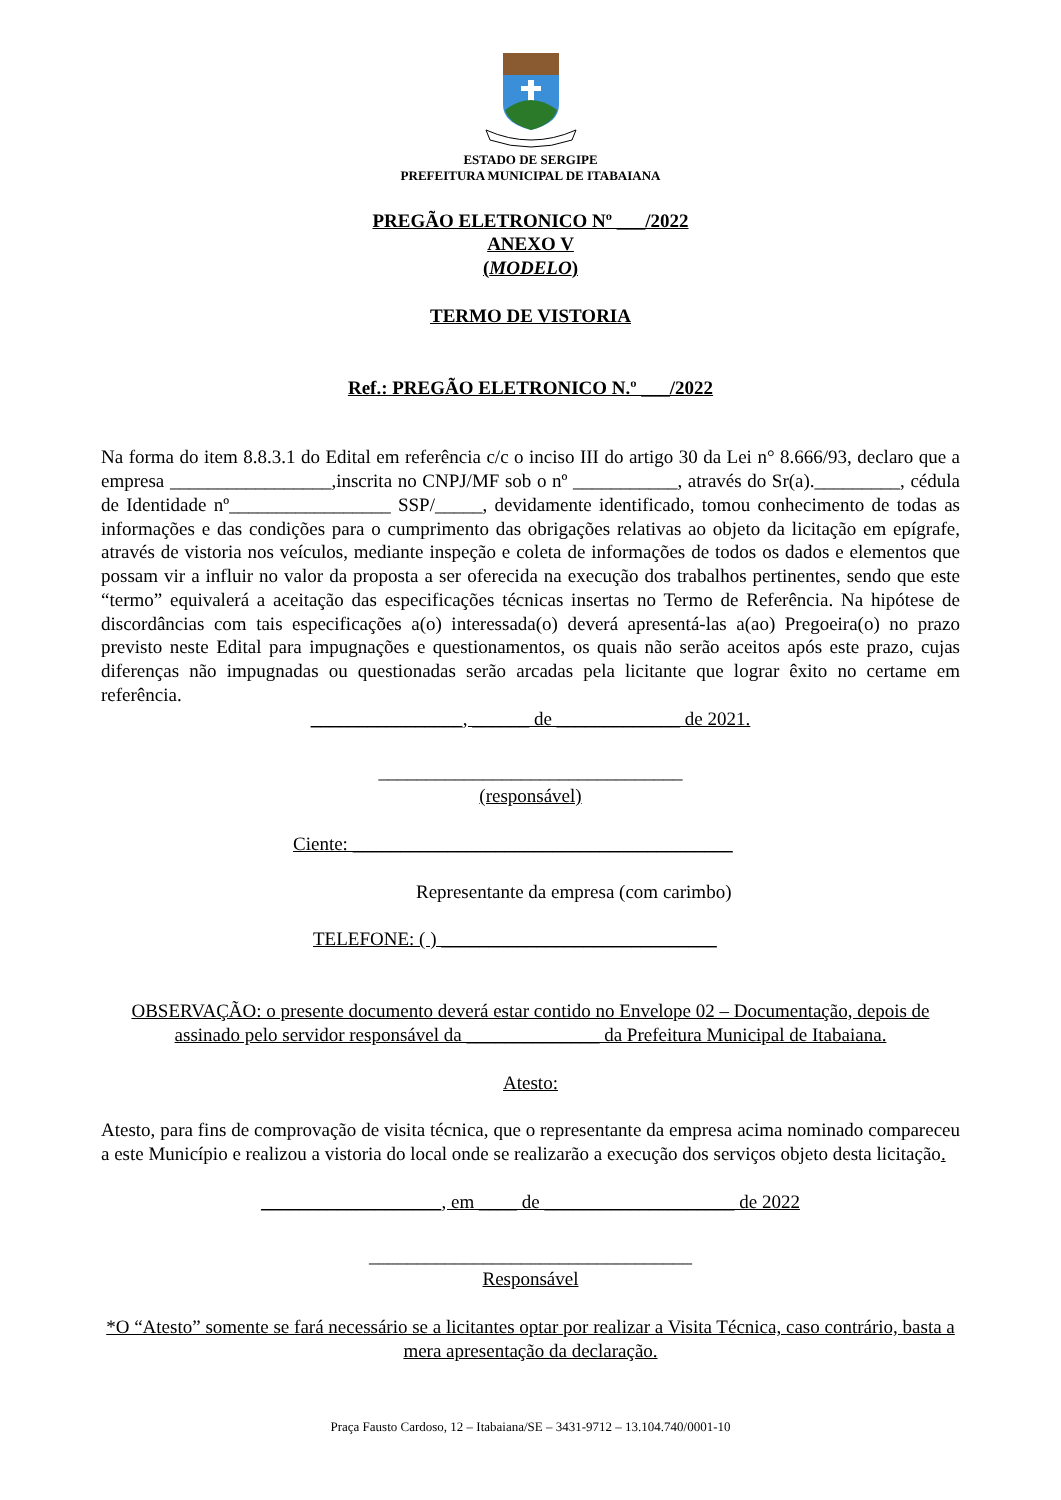ESTADO DE SERGIPE
PREFEITURA MUNICIPAL DE ITABAIANA
PREGÃO ELETRONICO Nº ___/2022
ANEXO V
(MODELO)
TERMO DE VISTORIA
Ref.: PREGÃO ELETRONICO N.º ___/2022
Na forma do item 8.8.3.1 do Edital em referência c/c o inciso III do artigo 30 da Lei n° 8.666/93, declaro que a empresa _________________,inscrita no CNPJ/MF sob o nº ___________, através do Sr(a)._________, cédula de Identidade nº_________________ SSP/_____, devidamente identificado, tomou conhecimento de todas as informações e das condições para o cumprimento das obrigações relativas ao objeto da licitação em epígrafe, através de vistoria nos veículos, mediante inspeção e coleta de informações de todos os dados e elementos que possam vir a influir no valor da proposta a ser oferecida na execução dos trabalhos pertinentes, sendo que este “termo” equivalerá a aceitação das especificações técnicas insertas no Termo de Referência. Na hipótese de discordâncias com tais especificações a(o) interessada(o) deverá apresentá-las a(ao) Pregoeira(o) no prazo previsto neste Edital para impugnações e questionamentos, os quais não serão aceitos após este prazo, cujas diferenças não impugnadas ou questionadas serão arcadas pela licitante que lograr êxito no certame em referência.
________________, ______ de _____________ de 2021.
________________________________
(responsável)
Ciente: ________________________________________
Representante da empresa (com carimbo)
TELEFONE: ( ) _____________________________
OBSERVAÇÃO: o presente documento deverá estar contido no Envelope 02 – Documentação, depois de assinado pelo servidor responsável da ______________ da Prefeitura Municipal de Itabaiana.
Atesto:
Atesto, para fins de comprovação de visita técnica, que o representante da empresa acima nominado compareceu a este Município e realizou a vistoria do local onde se realizarão a execução dos serviços objeto desta licitação.
___________________, em ____ de ____________________ de 2022
__________________________________
Responsável
*O “Atesto” somente se fará necessário se a licitantes optar por realizar a Visita Técnica, caso contrário, basta a mera apresentação da declaração.
Praça Fausto Cardoso, 12 – Itabaiana/SE – 3431-9712 – 13.104.740/0001-10